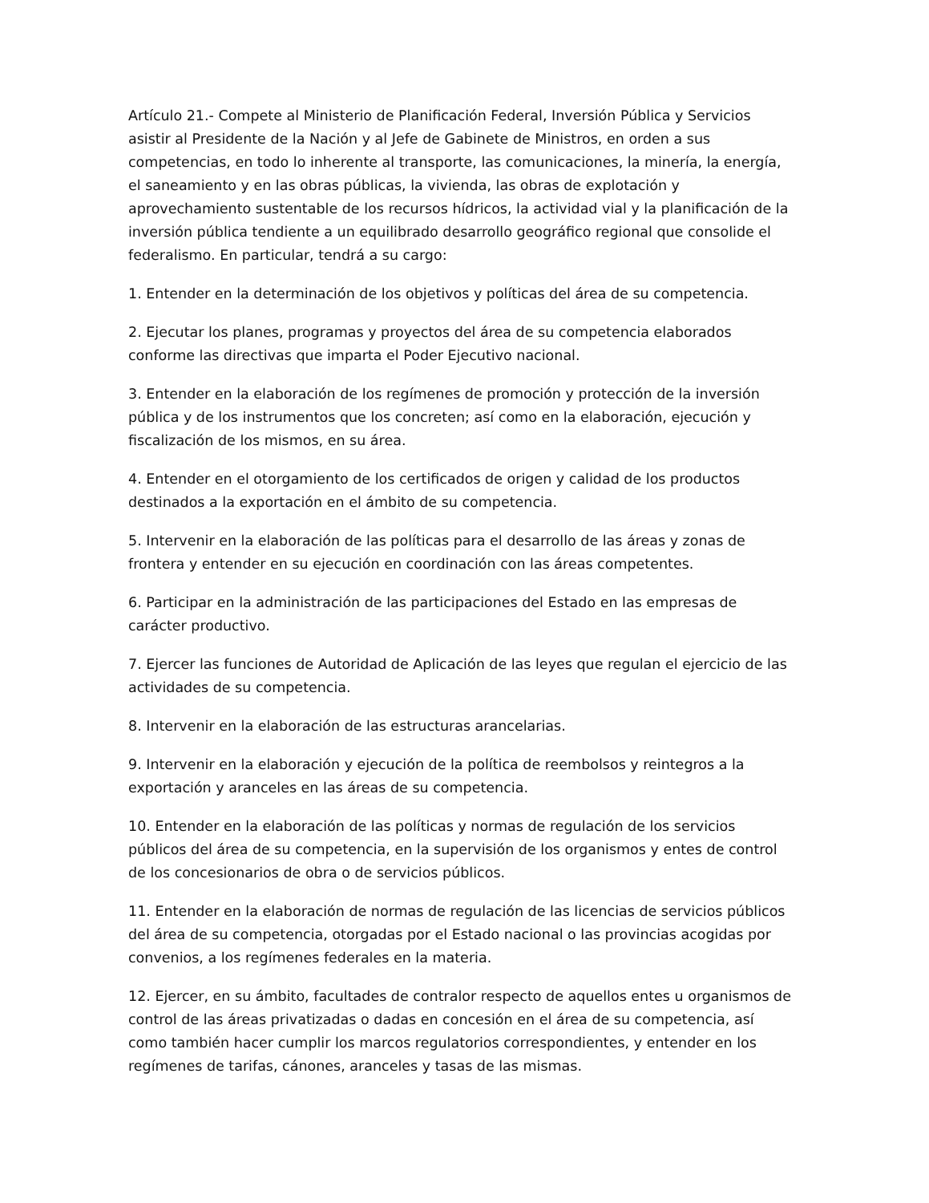Artículo 21.- Compete al Ministerio de Planificación Federal, Inversión Pública y Servicios asistir al Presidente de la Nación y al Jefe de Gabinete de Ministros, en orden a sus competencias, en todo lo inherente al transporte, las comunicaciones, la minería, la energía, el saneamiento y en las obras públicas, la vivienda, las obras de explotación y aprovechamiento sustentable de los recursos hídricos, la actividad vial y la planificación de la inversión pública tendiente a un equilibrado desarrollo geográfico regional que consolide el federalismo. En particular, tendrá a su cargo:
1. Entender en la determinación de los objetivos y políticas del área de su competencia.
2. Ejecutar los planes, programas y proyectos del área de su competencia elaborados conforme las directivas que imparta el Poder Ejecutivo nacional.
3. Entender en la elaboración de los regímenes de promoción y protección de la inversión pública y de los instrumentos que los concreten; así como en la elaboración, ejecución y fiscalización de los mismos, en su área.
4. Entender en el otorgamiento de los certificados de origen y calidad de los productos destinados a la exportación en el ámbito de su competencia.
5. Intervenir en la elaboración de las políticas para el desarrollo de las áreas y zonas de frontera y entender en su ejecución en coordinación con las áreas competentes.
6. Participar en la administración de las participaciones del Estado en las empresas de carácter productivo.
7. Ejercer las funciones de Autoridad de Aplicación de las leyes que regulan el ejercicio de las actividades de su competencia.
8. Intervenir en la elaboración de las estructuras arancelarias.
9. Intervenir en la elaboración y ejecución de la política de reembolsos y reintegros a la exportación y aranceles en las áreas de su competencia.
10. Entender en la elaboración de las políticas y normas de regulación de los servicios públicos del área de su competencia, en la supervisión de los organismos y entes de control de los concesionarios de obra o de servicios públicos.
11. Entender en la elaboración de normas de regulación de las licencias de servicios públicos del área de su competencia, otorgadas por el Estado nacional o las provincias acogidas por convenios, a los regímenes federales en la materia.
12. Ejercer, en su ámbito, facultades de contralor respecto de aquellos entes u organismos de control de las áreas privatizadas o dadas en concesión en el área de su competencia, así como también hacer cumplir los marcos regulatorios correspondientes, y entender en los regímenes de tarifas, cánones, aranceles y tasas de las mismas.